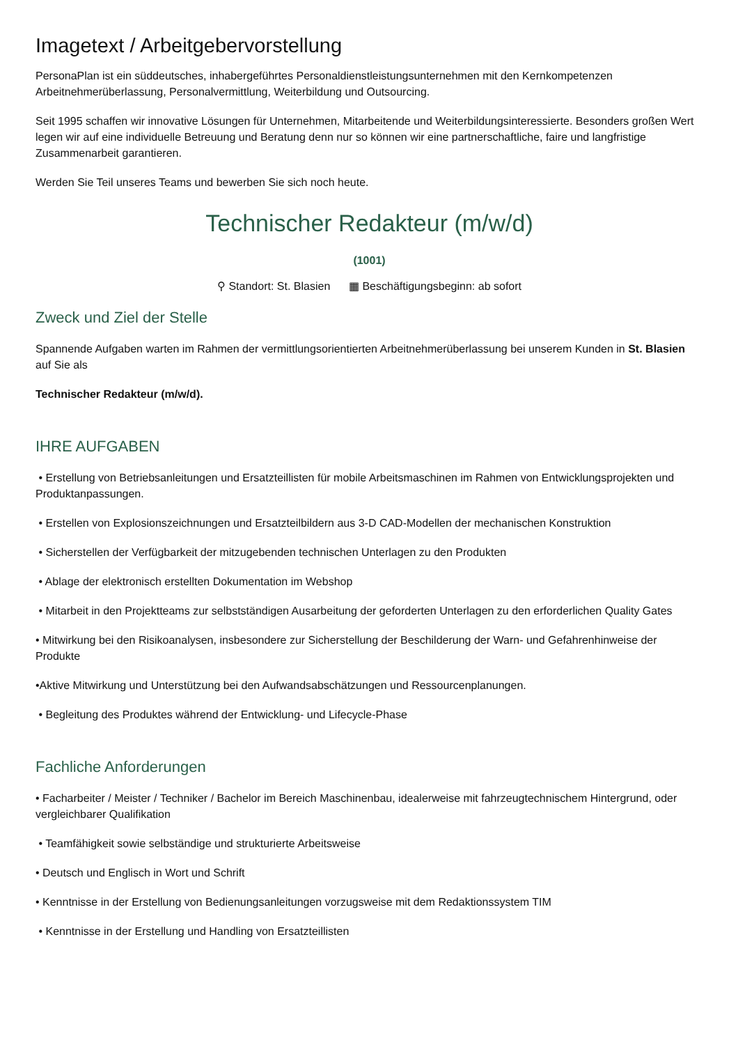Imagetext / Arbeitgebervorstellung
PersonaPlan ist ein süddeutsches, inhabergeführtes Personaldienstleistungsunternehmen mit den Kernkompetenzen Arbeitnehmerüberlassung, Personalvermittlung, Weiterbildung und Outsourcing.
Seit 1995 schaffen wir innovative Lösungen für Unternehmen, Mitarbeitende und Weiterbildungsinteressierte. Besonders großen Wert legen wir auf eine individuelle Betreuung und Beratung denn nur so können wir eine partnerschaftliche, faire und langfristige Zusammenarbeit garantieren.
Werden Sie Teil unseres Teams und bewerben Sie sich noch heute.
Technischer Redakteur (m/w/d)
(1001)
⚲ Standort: St. Blasien ▦ Beschäftigungsbeginn: ab sofort
Zweck und Ziel der Stelle
Spannende Aufgaben warten im Rahmen der vermittlungsorientierten Arbeitnehmerüberlassung bei unserem Kunden in St. Blasien auf Sie als
Technischer Redakteur (m/w/d).
IHRE AUFGABEN
• Erstellung von Betriebsanleitungen und Ersatzteillisten für mobile Arbeitsmaschinen im Rahmen von Entwicklungsprojekten und Produktanpassungen.
• Erstellen von Explosionszeichnungen und Ersatzteilbildern aus 3-D CAD-Modellen der mechanischen Konstruktion
• Sicherstellen der Verfügbarkeit der mitzugebenden technischen Unterlagen zu den Produkten
• Ablage der elektronisch erstellten Dokumentation im Webshop
• Mitarbeit in den Projektteams zur selbstständigen Ausarbeitung der geforderten Unterlagen zu den erforderlichen Quality Gates
• Mitwirkung bei den Risikoanalysen, insbesondere zur Sicherstellung der Beschilderung der Warn- und Gefahrenhinweise der Produkte
•Aktive Mitwirkung und Unterstützung bei den Aufwandsabschätzungen und Ressourcenplanungen.
• Begleitung des Produktes während der Entwicklung- und Lifecycle-Phase
Fachliche Anforderungen
• Facharbeiter / Meister / Techniker / Bachelor im Bereich Maschinenbau, idealerweise mit fahrzeugtechnischem Hintergrund, oder vergleichbarer Qualifikation
• Teamfähigkeit sowie selbständige und strukturierte Arbeitsweise
• Deutsch und Englisch in Wort und Schrift
• Kenntnisse in der Erstellung von Bedienungsanleitungen vorzugsweise mit dem Redaktionssystem TIM
• Kenntnisse in der Erstellung und Handling von Ersatzteillisten